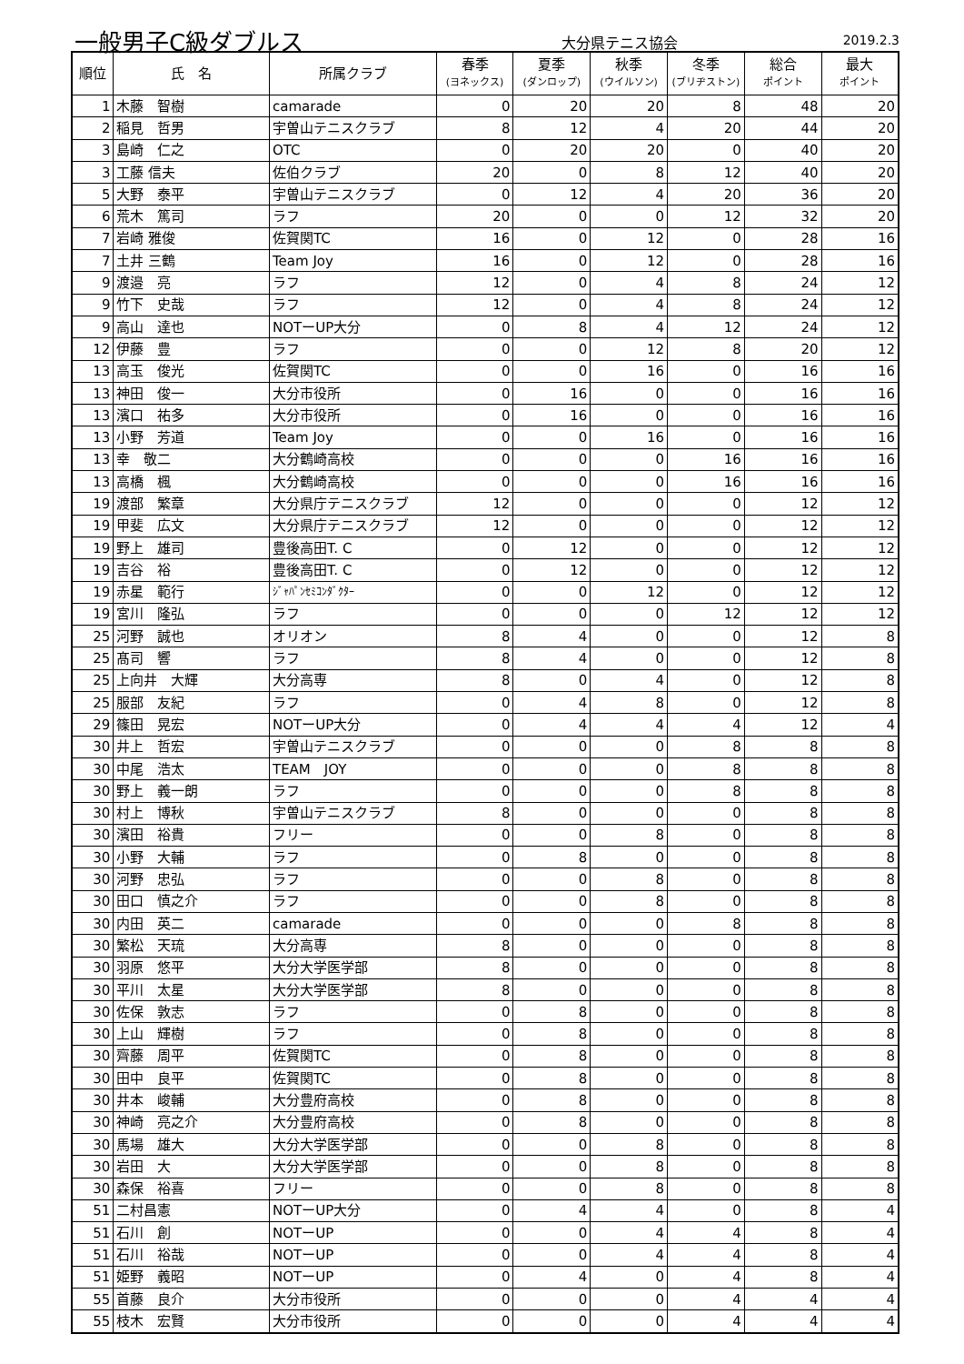一般男子C級ダブルス 大分県テニス協会 2019.2.3
| 順位 | 氏 名 | 所属クラブ | 春季 (ヨネックス) | 夏季 (ダンロップ) | 秋季 (ウイルソン) | 冬季 (ブリヂストン) | 総合 ポイント | 最大 ポイント |
| --- | --- | --- | --- | --- | --- | --- | --- | --- |
| 1 | 木藤 智樹 | camarade | 0 | 20 | 20 | 8 | 48 | 20 |
| 2 | 稲見 哲男 | 宇曽山テニスクラブ | 8 | 12 | 4 | 20 | 44 | 20 |
| 3 | 島崎 仁之 | OTC | 0 | 20 | 20 | 0 | 40 | 20 |
| 3 | 工藤 信夫 | 佐伯クラブ | 20 | 0 | 8 | 12 | 40 | 20 |
| 5 | 大野 泰平 | 宇曽山テニスクラブ | 0 | 12 | 4 | 20 | 36 | 20 |
| 6 | 荒木 篤司 | ラフ | 20 | 0 | 0 | 12 | 32 | 20 |
| 7 | 岩崎 雅俊 | 佐賀関TC | 16 | 0 | 12 | 0 | 28 | 16 |
| 7 | 土井 三鶴 | Team Joy | 16 | 0 | 12 | 0 | 28 | 16 |
| 9 | 渡邉 亮 | ラフ | 12 | 0 | 4 | 8 | 24 | 12 |
| 9 | 竹下 史哉 | ラフ | 12 | 0 | 4 | 8 | 24 | 12 |
| 9 | 高山 達也 | NOTーUP大分 | 0 | 8 | 4 | 12 | 24 | 12 |
| 12 | 伊藤 豊 | ラフ | 0 | 0 | 12 | 8 | 20 | 12 |
| 13 | 高玉 俊光 | 佐賀関TC | 0 | 0 | 16 | 0 | 16 | 16 |
| 13 | 神田 俊一 | 大分市役所 | 0 | 16 | 0 | 0 | 16 | 16 |
| 13 | 濱口 祐多 | 大分市役所 | 0 | 16 | 0 | 0 | 16 | 16 |
| 13 | 小野 芳道 | Team Joy | 0 | 0 | 16 | 0 | 16 | 16 |
| 13 | 幸 敬二 | 大分鶴崎高校 | 0 | 0 | 0 | 16 | 16 | 16 |
| 13 | 高橋 楓 | 大分鶴崎高校 | 0 | 0 | 0 | 16 | 16 | 16 |
| 19 | 渡部 繁章 | 大分県庁テニスクラブ | 12 | 0 | 0 | 0 | 12 | 12 |
| 19 | 甲斐 広文 | 大分県庁テニスクラブ | 12 | 0 | 0 | 0 | 12 | 12 |
| 19 | 野上 雄司 | 豊後高田T. C | 0 | 12 | 0 | 0 | 12 | 12 |
| 19 | 吉谷 裕 | 豊後高田T. C | 0 | 12 | 0 | 0 | 12 | 12 |
| 19 | 赤星 範行 | ｼﾞｬﾊﾟﾝｾﾐｺﾝﾀﾞｸﾀｰ | 0 | 0 | 12 | 0 | 12 | 12 |
| 19 | 宮川 隆弘 | ラフ | 0 | 0 | 0 | 12 | 12 | 12 |
| 25 | 河野 誠也 | オリオン | 8 | 4 | 0 | 0 | 12 | 8 |
| 25 | 髙司 響 | ラフ | 8 | 4 | 0 | 0 | 12 | 8 |
| 25 | 上向井 大輝 | 大分高専 | 8 | 0 | 4 | 0 | 12 | 8 |
| 25 | 服部 友紀 | ラフ | 0 | 4 | 8 | 0 | 12 | 8 |
| 29 | 篠田 晃宏 | NOTーUP大分 | 0 | 4 | 4 | 4 | 12 | 4 |
| 30 | 井上 哲宏 | 宇曽山テニスクラブ | 0 | 0 | 0 | 8 | 8 | 8 |
| 30 | 中尾 浩太 | TEAM JOY | 0 | 0 | 0 | 8 | 8 | 8 |
| 30 | 野上 義一朗 | ラフ | 0 | 0 | 0 | 8 | 8 | 8 |
| 30 | 村上 博秋 | 宇曽山テニスクラブ | 8 | 0 | 0 | 0 | 8 | 8 |
| 30 | 濱田 裕貴 | フリー | 0 | 0 | 8 | 0 | 8 | 8 |
| 30 | 小野 大輔 | ラフ | 0 | 8 | 0 | 0 | 8 | 8 |
| 30 | 河野 忠弘 | ラフ | 0 | 0 | 8 | 0 | 8 | 8 |
| 30 | 田口 慎之介 | ラフ | 0 | 0 | 8 | 0 | 8 | 8 |
| 30 | 内田 英二 | camarade | 0 | 0 | 0 | 8 | 8 | 8 |
| 30 | 繁松 天琉 | 大分高専 | 8 | 0 | 0 | 0 | 8 | 8 |
| 30 | 羽原 悠平 | 大分大学医学部 | 8 | 0 | 0 | 0 | 8 | 8 |
| 30 | 平川 太星 | 大分大学医学部 | 8 | 0 | 0 | 0 | 8 | 8 |
| 30 | 佐保 敦志 | ラフ | 0 | 8 | 0 | 0 | 8 | 8 |
| 30 | 上山 輝樹 | ラフ | 0 | 8 | 0 | 0 | 8 | 8 |
| 30 | 齊藤 周平 | 佐賀関TC | 0 | 8 | 0 | 0 | 8 | 8 |
| 30 | 田中 良平 | 佐賀関TC | 0 | 8 | 0 | 0 | 8 | 8 |
| 30 | 井本 峻輔 | 大分豊府高校 | 0 | 8 | 0 | 0 | 8 | 8 |
| 30 | 神崎 亮之介 | 大分豊府高校 | 0 | 8 | 0 | 0 | 8 | 8 |
| 30 | 馬場 雄大 | 大分大学医学部 | 0 | 0 | 8 | 0 | 8 | 8 |
| 30 | 岩田 大 | 大分大学医学部 | 0 | 0 | 8 | 0 | 8 | 8 |
| 30 | 森保 裕喜 | フリー | 0 | 0 | 8 | 0 | 8 | 8 |
| 51 | 二村昌憲 | NOTーUP大分 | 0 | 4 | 4 | 0 | 8 | 4 |
| 51 | 石川 創 | NOTーUP | 0 | 0 | 4 | 4 | 8 | 4 |
| 51 | 石川 裕哉 | NOTーUP | 0 | 0 | 4 | 4 | 8 | 4 |
| 51 | 姫野 義昭 | NOTーUP | 0 | 4 | 0 | 4 | 8 | 4 |
| 55 | 首藤 良介 | 大分市役所 | 0 | 0 | 0 | 4 | 4 | 4 |
| 55 | 枝木 宏賢 | 大分市役所 | 0 | 0 | 0 | 4 | 4 | 4 |